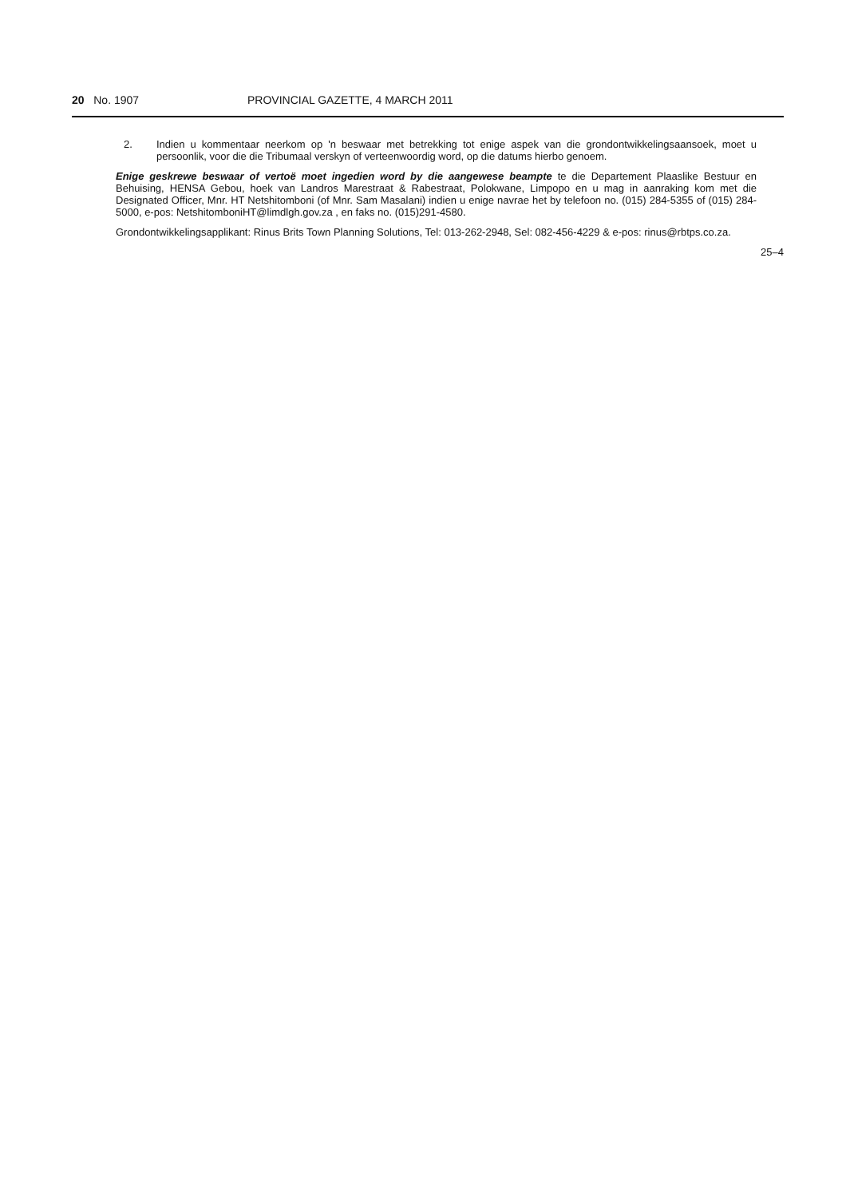20 No. 1907 PROVINCIAL GAZETTE, 4 MARCH 2011
2. Indien u kommentaar neerkom op 'n beswaar met betrekking tot enige aspek van die grondontwikkelingsaansoek, moet u persoonlik, voor die die Tribumaal verskyn of verteenwoordig word, op die datums hierbo genoem.
Enige geskrewe beswaar of vertoë moet ingedien word by die aangewese beampte te die Departement Plaaslike Bestuur en Behuising, HENSA Gebou, hoek van Landros Marestraat & Rabestraat, Polokwane, Limpopo en u mag in aanraking kom met die Designated Officer, Mnr. HT Netshitomboni (of Mnr. Sam Masalani) indien u enige navrae het by telefoon no. (015) 284-5355 of (015) 284-5000, e-pos: NetshitomboniHT@limdlgh.gov.za , en faks no. (015)291-4580.
Grondontwikkelingsapplikant: Rinus Brits Town Planning Solutions, Tel: 013-262-2948, Sel: 082-456-4229 & e-pos: rinus@rbtps.co.za.
25–4